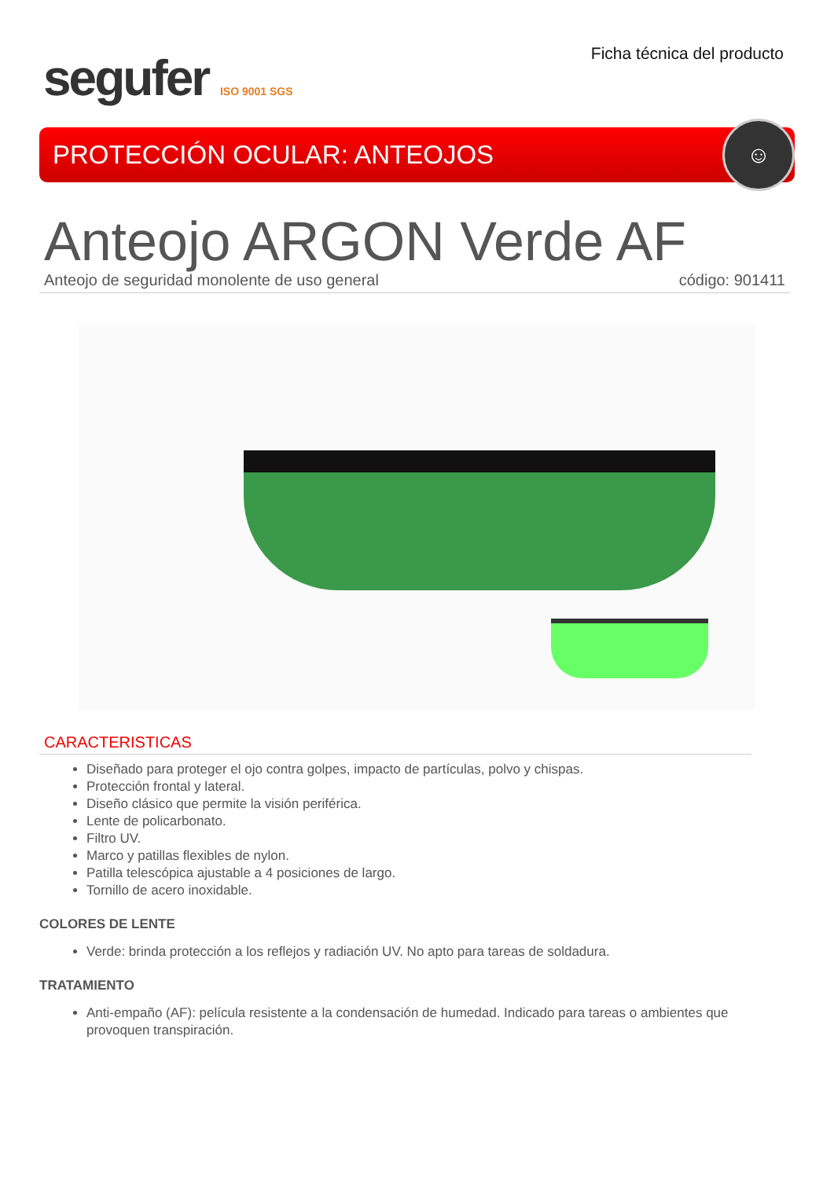segufer ISO 9001 SGS
Ficha técnica del producto
PROTECCIÓN OCULAR: ANTEOJOS
☺
Anteojo ARGON Verde AF
Anteojo de seguridad monolente de uso general código: 901411
CARACTERISTICAS
Diseñado para proteger el ojo contra golpes, impacto de partículas, polvo y chispas.
Protección frontal y lateral.
Diseño clásico que permite la visión periférica.
Lente de policarbonato.
Filtro UV.
Marco y patillas flexibles de nylon.
Patilla telescópica ajustable a 4 posiciones de largo.
Tornillo de acero inoxidable.
COLORES DE LENTE
Verde: brinda protección a los reflejos y radiación UV. No apto para tareas de soldadura.
TRATAMIENTO
Anti-empaño (AF): película resistente a la condensación de humedad. Indicado para tareas o ambientes que provoquen transpiración.